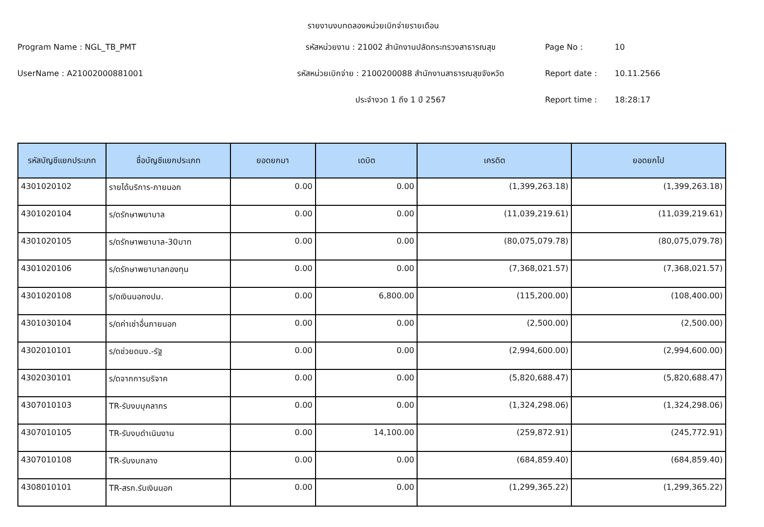รายงานงบทดลองหน่วยเบิกจ่ายรายเดือน
Program Name : NGL_TB_PMT
รหัสหน่วยงาน : 21002 สำนักงานปลัดกระทรวงสาธารณสุข
Page No :
10
UserName : A21002000881001
รหัสหน่วยเบิกจ่าย : 2100200088 สำนักงานสาธารณสุขจังหวัด
Report date :
10.11.2566
ประจำงวด 1 ถึง 1 ปี 2567
Report time :
18:28:17
| รหัสบัญชีแยกประเภท | ชื่อบัญชีแยกประเภท | ยอดยกมา | เดบิต | เครดิต | ยอดยกไป |
| --- | --- | --- | --- | --- | --- |
| 4301020102 | รายได้บริการ-ภายนอก | 0.00 | 0.00 | (1,399,263.18) | (1,399,263.18) |
| 4301020104 | ร/ดรักษาพยาบาล | 0.00 | 0.00 | (11,039,219.61) | (11,039,219.61) |
| 4301020105 | ร/ดรักษาพยาบาล-30บาท | 0.00 | 0.00 | (80,075,079.78) | (80,075,079.78) |
| 4301020106 | ร/ดรักษาพยาบาลกองทุน | 0.00 | 0.00 | (7,368,021.57) | (7,368,021.57) |
| 4301020108 | ร/ดเงินนอกงปม. | 0.00 | 6,800.00 | (115,200.00) | (108,400.00) |
| 4301030104 | ร/ดค่าเช่าอื่นภายนอก | 0.00 | 0.00 | (2,500.00) | (2,500.00) |
| 4302010101 | ร/ดช่วยดนง.-รัฐ | 0.00 | 0.00 | (2,994,600.00) | (2,994,600.00) |
| 4302030101 | ร/ดจากการบริจาค | 0.00 | 0.00 | (5,820,688.47) | (5,820,688.47) |
| 4307010103 | TR-รับงบบุคลากร | 0.00 | 0.00 | (1,324,298.06) | (1,324,298.06) |
| 4307010105 | TR-รับงบดำเนินงาน | 0.00 | 14,100.00 | (259,872.91) | (245,772.91) |
| 4307010108 | TR-รับงบกลาง | 0.00 | 0.00 | (684,859.40) | (684,859.40) |
| 4308010101 | TR-สรก.รับเงินนอก | 0.00 | 0.00 | (1,299,365.22) | (1,299,365.22) |